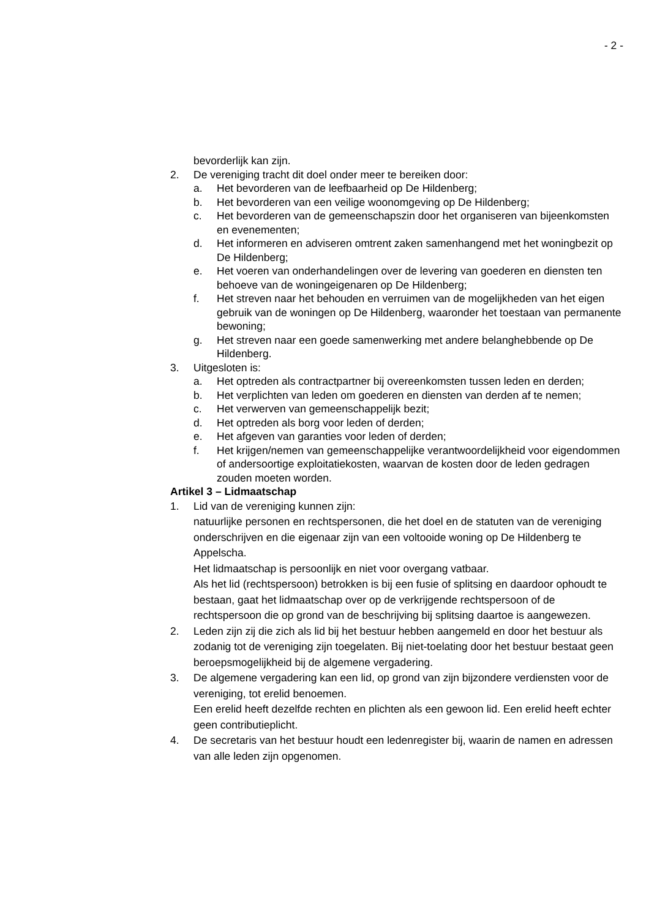- 2 -
bevorderlijk kan zijn.
2. De vereniging tracht dit doel onder meer te bereiken door:
a. Het bevorderen van de leefbaarheid op De Hildenberg;
b. Het bevorderen van een veilige woonomgeving op De Hildenberg;
c. Het bevorderen van de gemeenschapszin door het organiseren van bijeenkomsten en evenementen;
d. Het informeren en adviseren omtrent zaken samenhangend met het woningbezit op De Hildenberg;
e. Het voeren van onderhandelingen over de levering van goederen en diensten ten behoeve van de woningeigenaren op De Hildenberg;
f. Het streven naar het behouden en verruimen van de mogelijkheden van het eigen gebruik van de woningen op De Hildenberg, waaronder het toestaan van permanente bewoning;
g. Het streven naar een goede samenwerking met andere belanghebbende op De Hildenberg.
3. Uitgesloten is:
a. Het optreden als contractpartner bij overeenkomsten tussen leden en derden;
b. Het verplichten van leden om goederen en diensten van derden af te nemen;
c. Het verwerven van gemeenschappelijk bezit;
d. Het optreden als borg voor leden of derden;
e. Het afgeven van garanties voor leden of derden;
f. Het krijgen/nemen van gemeenschappelijke verantwoordelijkheid voor eigendommen of andersoortige exploitatiekosten, waarvan de kosten door de leden gedragen zouden moeten worden.
Artikel 3 – Lidmaatschap
1. Lid van de vereniging kunnen zijn:
natuurlijke personen en rechtspersonen, die het doel en de statuten van de vereniging onderschrijven en die eigenaar zijn van een voltooide woning op De Hildenberg te Appelscha.
Het lidmaatschap is persoonlijk en niet voor overgang vatbaar.
Als het lid (rechtspersoon) betrokken is bij een fusie of splitsing en daardoor ophoudt te bestaan, gaat het lidmaatschap over op de verkrijgende rechtspersoon of de rechtspersoon die op grond van de beschrijving bij splitsing daartoe is aangewezen.
2. Leden zijn zij die zich als lid bij het bestuur hebben aangemeld en door het bestuur als zodanig tot de vereniging zijn toegelaten. Bij niet-toelating door het bestuur bestaat geen beroepsmogelijkheid bij de algemene vergadering.
3. De algemene vergadering kan een lid, op grond van zijn bijzondere verdiensten voor de vereniging, tot erelid benoemen.
Een erelid heeft dezelfde rechten en plichten als een gewoon lid. Een erelid heeft echter geen contributieplicht.
4. De secretaris van het bestuur houdt een ledenregister bij, waarin de namen en adressen van alle leden zijn opgenomen.